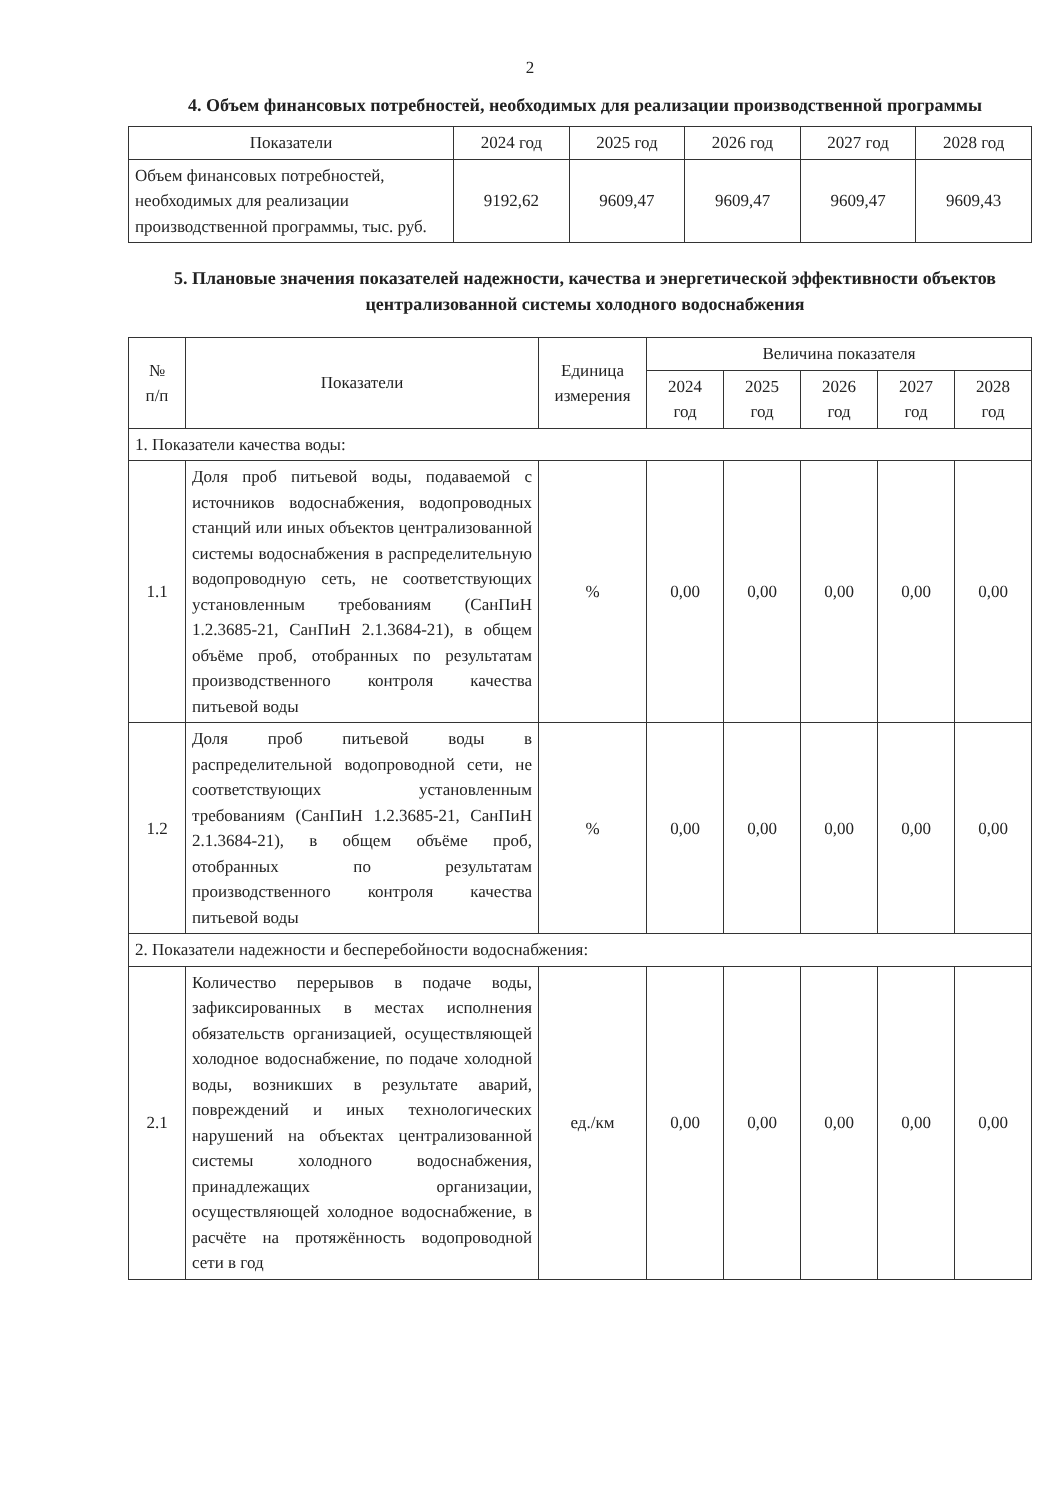2
4. Объем финансовых потребностей, необходимых для реализации производственной программы
| Показатели | 2024 год | 2025 год | 2026 год | 2027 год | 2028 год |
| --- | --- | --- | --- | --- | --- |
| Объем финансовых потребностей, необходимых для реализации производственной программы, тыс. руб. | 9192,62 | 9609,47 | 9609,47 | 9609,47 | 9609,43 |
5. Плановые значения показателей надежности, качества и энергетической эффективности объектов централизованной системы холодного водоснабжения
| № п/п | Показатели | Единица измерения | Величина показателя | | | | |
| --- | --- | --- | --- | --- | --- | --- | --- |
| | | | 2024 год | 2025 год | 2026 год | 2027 год | 2028 год |
| 1. Показатели качества воды: | | | | | | | |
| 1.1 | Доля проб питьевой воды, подаваемой с источников водоснабжения, водопроводных станций или иных объектов централизованной системы водоснабжения в распределительную водопроводную сеть, не соответствующих установленным требованиям (СанПиН 1.2.3685-21, СанПиН 2.1.3684-21), в общем объёме проб, отобранных по результатам производственного контроля качества питьевой воды | % | 0,00 | 0,00 | 0,00 | 0,00 | 0,00 |
| 1.2 | Доля проб питьевой воды в распределительной водопроводной сети, не соответствующих установленным требованиям (СанПиН 1.2.3685-21, СанПиН 2.1.3684-21), в общем объёме проб, отобранных по результатам производственного контроля качества питьевой воды | % | 0,00 | 0,00 | 0,00 | 0,00 | 0,00 |
| 2. Показатели надежности и бесперебойности водоснабжения: | | | | | | | |
| 2.1 | Количество перерывов в подаче воды, зафиксированных в местах исполнения обязательств организацией, осуществляющей холодное водоснабжение, по подаче холодной воды, возникших в результате аварий, повреждений и иных технологических нарушений на объектах централизованной системы холодного водоснабжения, принадлежащих организации, осуществляющей холодное водоснабжение, в расчёте на протяжённость водопроводной сети в год | ед./км | 0,00 | 0,00 | 0,00 | 0,00 | 0,00 |